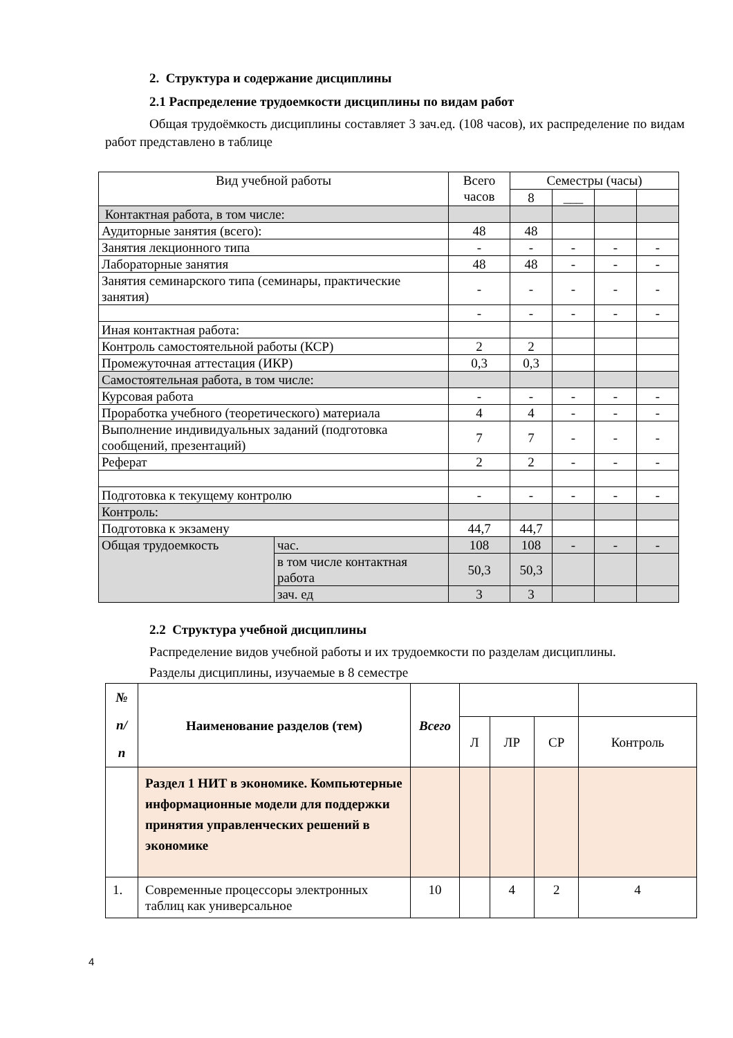2. Структура и содержание дисциплины
2.1 Распределение трудоемкости дисциплины по видам работ
Общая трудоёмкость дисциплины составляет 3 зач.ед. (108 часов), их распределение по видам работ представлено в таблице
| Вид учебной работы | | Всего часов | Семестры (часы) | | | |
| | | | 8 | ___ | | |
| Контактная работа, в том числе: | | | | | | |
| Аудиторные занятия (всего): | | 48 | 48 | | | |
| Занятия лекционного типа | | - | - | - | - | - |
| Лабораторные занятия | | 48 | 48 | - | - | - |
| Занятия семинарского типа (семинары, практические занятия) | | - | - | - | - | - |
| | | - | - | - | - | - |
| Иная контактная работа: | | | | | | |
| Контроль самостоятельной работы (КСР) | | 2 | 2 | | | |
| Промежуточная аттестация (ИКР) | | 0,3 | 0,3 | | | |
| Самостоятельная работа, в том числе: | | | | | | |
| Курсовая работа | | - | - | - | - | - |
| Проработка учебного (теоретического) материала | | 4 | 4 | - | - | - |
| Выполнение индивидуальных заданий (подготовка сообщений, презентаций) | | 7 | 7 | - | - | - |
| Реферат | | 2 | 2 | - | - | - |
| Подготовка к текущему контролю | | - | - | - | - | - |
| Контроль: | | | | | | |
| Подготовка к экзамену | | 44,7 | 44,7 | | | |
| Общая трудоемкость | час. | 108 | 108 | - | - | - |
| | в том числе контактная работа | 50,3 | 50,3 | | | |
| | зач. ед | 3 | 3 | | | |
2.2 Структура учебной дисциплины
Распределение видов учебной работы и их трудоемкости по разделам дисциплины.
Разделы дисциплины, изучаемые в 8 семестре
| № п/ п | Наименование разделов (тем) | Всего | | | | |
| | | | Л | ЛР | СР | Контроль |
| | Раздел 1 НИТ в экономике. Компьютерные информационные модели для поддержки принятия управленческих решений в экономике | | | | | |
| 1. | Современные процессоры электронных таблиц как универсальное | 10 | | 4 | 2 | 4 |
4